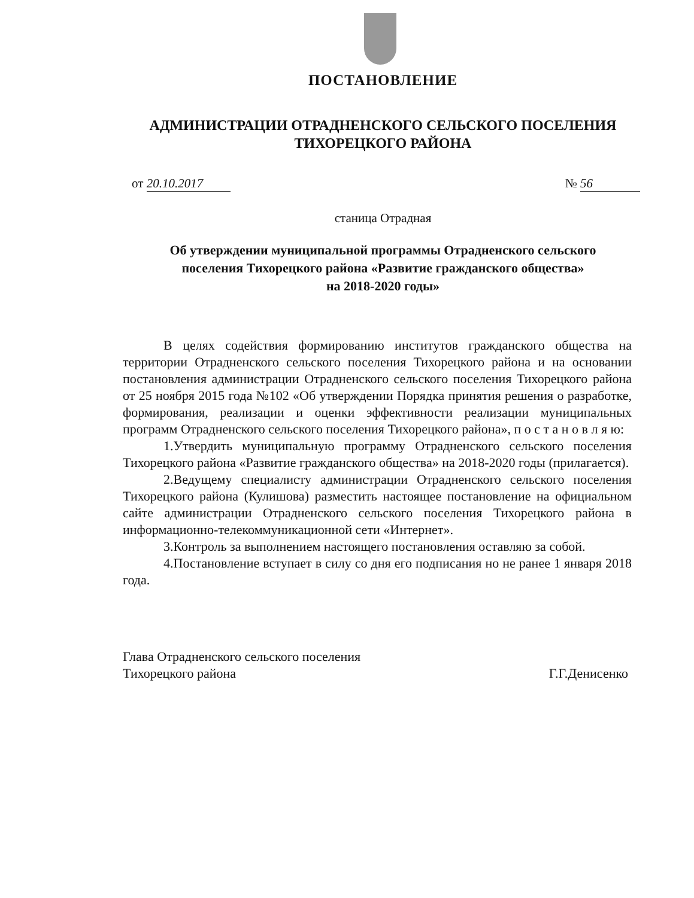ПОСТАНОВЛЕНИЕ
АДМИНИСТРАЦИИ ОТРАДНЕНСКОГО СЕЛЬСКОГО ПОСЕЛЕНИЯ
ТИХОРЕЦКОГО РАЙОНА
от 20.10.2017 № 56
станица Отрадная
Об утверждении муниципальной программы Отрадненского сельского
поселения Тихорецкого района «Развитие гражданского общества»
на 2018-2020 годы»
В целях содействия формированию институтов гражданского общества на территории Отрадненского сельского поселения Тихорецкого района и на основании постановления администрации Отрадненского сельского поселения Тихорецкого района от 25 ноября 2015 года №102 «Об утверждении Порядка принятия решения о разработке, формирования, реализации и оценки эффективности реализации муниципальных программ Отрадненского сельского поселения Тихорецкого района», п о с т а н о в л я ю:
1.Утвердить муниципальную программу Отрадненского сельского поселения Тихорецкого района «Развитие гражданского общества» на 2018-2020 годы (прилагается).
2.Ведущему специалисту администрации Отрадненского сельского поселения Тихорецкого района (Кулишова) разместить настоящее постановление на официальном сайте администрации Отрадненского сельского поселения Тихорецкого района в информационно-телекоммуникационной сети «Интернет».
3.Контроль за выполнением настоящего постановления оставляю за собой.
4.Постановление вступает в силу со дня его подписания но не ранее 1 января 2018 года.
Глава Отрадненского сельского поселения
Тихорецкого района
Г.Г.Денисенко